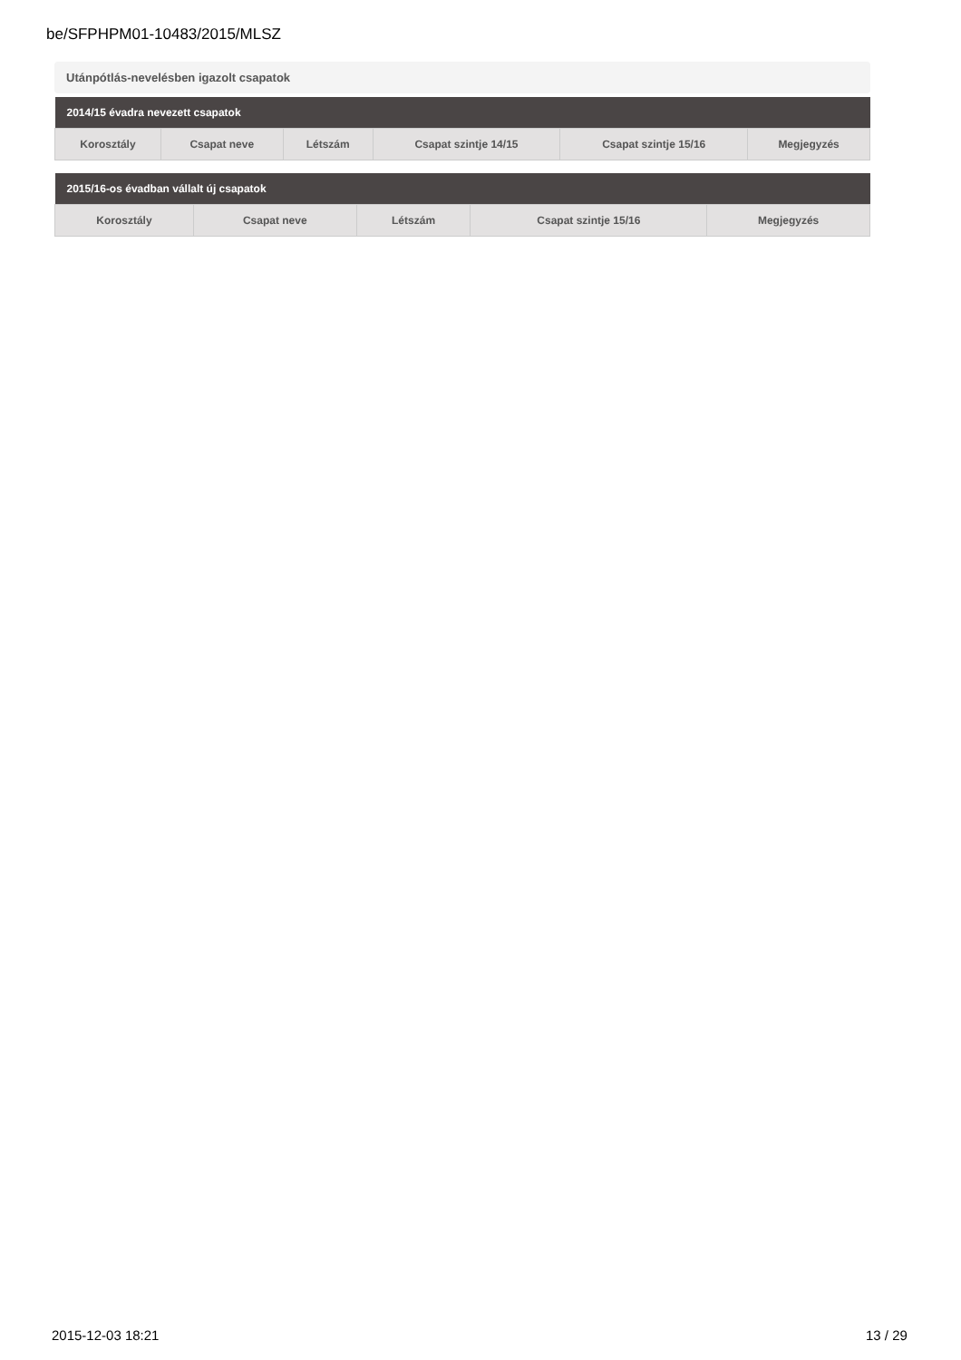be/SFPHPM01-10483/2015/MLSZ
Utánpótlás-nevelésben igazolt csapatok
| 2014/15 évadra nevezett csapatok | | | | | |
| --- | --- | --- | --- | --- | --- |
| Korosztály | Csapat neve | Létszám | Csapat szintje 14/15 | Csapat szintje 15/16 | Megjegyzés |
| 2015/16-os évadban vállalt új csapatok | | | | |
| --- | --- | --- | --- | --- |
| Korosztály | Csapat neve | Létszám | Csapat szintje 15/16 | Megjegyzés |
2015-12-03 18:21 13 / 29